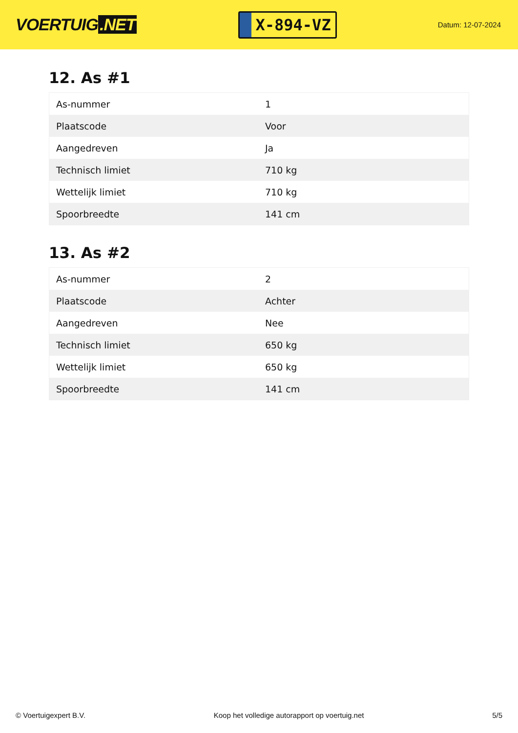VOERTUIG.NET
X-894-VZ
Datum: 12-07-2024
12. As #1
| As-nummer | 1 |
| Plaatscode | Voor |
| Aangedreven | Ja |
| Technisch limiet | 710 kg |
| Wettelijk limiet | 710 kg |
| Spoorbreedte | 141 cm |
13. As #2
| As-nummer | 2 |
| Plaatscode | Achter |
| Aangedreven | Nee |
| Technisch limiet | 650 kg |
| Wettelijk limiet | 650 kg |
| Spoorbreedte | 141 cm |
© Voertuigexpert B.V. Koop het volledige autorapport op voertuig.net 5/5